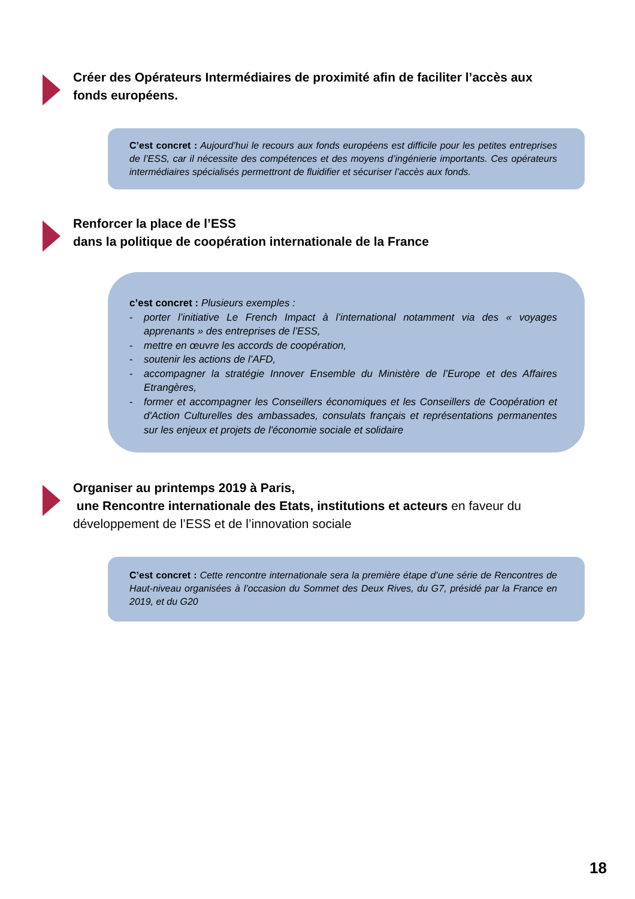Créer des Opérateurs Intermédiaires de proximité afin de faciliter l’accès aux fonds européens.
C’est concret : Aujourd’hui le recours aux fonds européens est difficile pour les petites entreprises de l’ESS, car il nécessite des compétences et des moyens d’ingénierie importants. Ces opérateurs intermédiaires spécialisés permettront de fluidifier et sécuriser l’accès aux fonds.
Renforcer la place de l’ESS
dans la politique de coopération internationale de la France
c’est concret : Plusieurs exemples :
- porter l’initiative Le French Impact à l’international notamment via des « voyages apprenants » des entreprises de l’ESS,
- mettre en œuvre les accords de coopération,
- soutenir les actions de l’AFD,
- accompagner la stratégie Innover Ensemble du Ministère de l’Europe et des Affaires Etrangères,
- former et accompagner les Conseillers économiques et les Conseillers de Coopération et d'Action Culturelles des ambassades, consulats français et représentations permanentes sur les enjeux et projets de l'économie sociale et solidaire
Organiser au printemps 2019 à Paris,
une Rencontre internationale des Etats, institutions et acteurs en faveur du développement de l’ESS et de l’innovation sociale
C’est concret : Cette rencontre internationale sera la première étape d’une série de Rencontres de Haut-niveau organisées à l’occasion du Sommet des Deux Rives, du G7, présidé par la France en 2019, et du G20
18